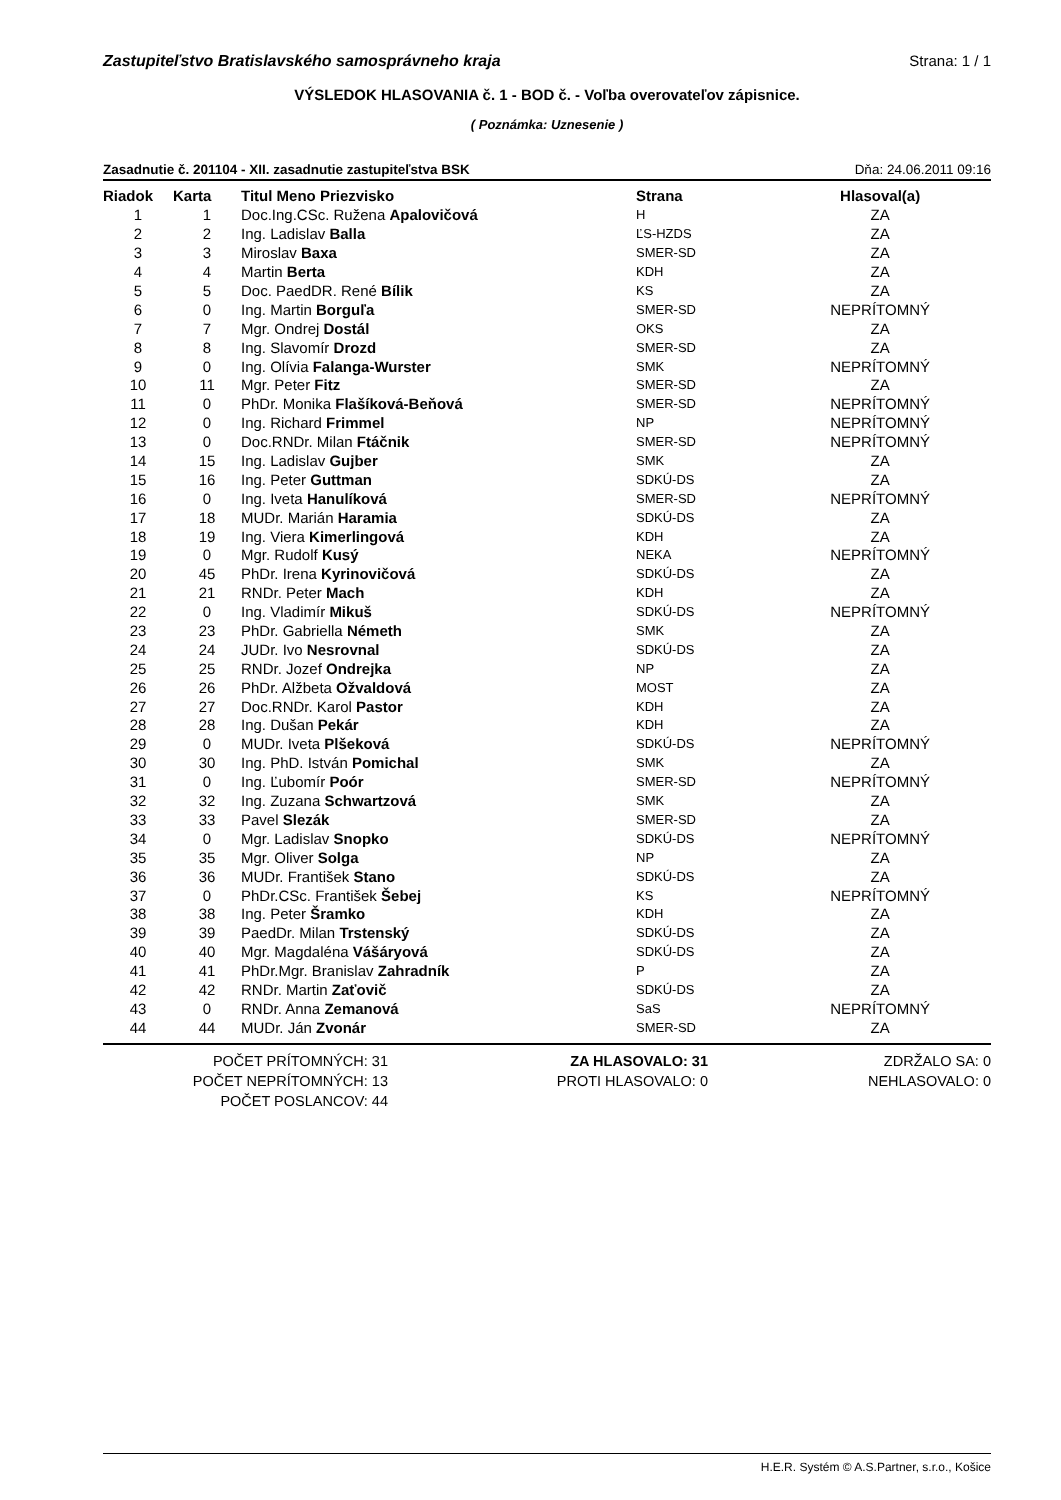Zastupiteľstvo Bratislavského samosprávneho kraja Strana: 1 / 1
VÝSLEDOK HLASOVANIA č. 1 - BOD č. - Voľba overovateľov zápisnice.
( Poznámka: Uznesenie )
Zasadnutie č. 201104 - XII. zasadnutie zastupiteľstva BSK Dňa: 24.06.2011 09:16
| Riadok | Karta | Titul Meno Priezvisko | Strana | Hlasoval(a) |
| --- | --- | --- | --- | --- |
| 1 | 1 | Doc.Ing.CSc. Ružena Apalovičová | H | ZA |
| 2 | 2 | Ing. Ladislav Balla | ĽS-HZDS | ZA |
| 3 | 3 | Miroslav Baxa | SMER-SD | ZA |
| 4 | 4 | Martin Berta | KDH | ZA |
| 5 | 5 | Doc. PaedDR. René Bílik | KS | ZA |
| 6 | 0 | Ing. Martin Borguľa | SMER-SD | NEPRÍTOMNÝ |
| 7 | 7 | Mgr. Ondrej Dostál | OKS | ZA |
| 8 | 8 | Ing. Slavomír Drozd | SMER-SD | ZA |
| 9 | 0 | Ing. Olívia Falanga-Wurster | SMK | NEPRÍTOMNÝ |
| 10 | 11 | Mgr. Peter Fitz | SMER-SD | ZA |
| 11 | 0 | PhDr. Monika Flašíková-Beňová | SMER-SD | NEPRÍTOMNÝ |
| 12 | 0 | Ing. Richard Frimmel | NP | NEPRÍTOMNÝ |
| 13 | 0 | Doc.RNDr. Milan Ftáčnik | SMER-SD | NEPRÍTOMNÝ |
| 14 | 15 | Ing. Ladislav Gujber | SMK | ZA |
| 15 | 16 | Ing. Peter Guttman | SDKÚ-DS | ZA |
| 16 | 0 | Ing. Iveta Hanulíková | SMER-SD | NEPRÍTOMNÝ |
| 17 | 18 | MUDr. Marián Haramia | SDKÚ-DS | ZA |
| 18 | 19 | Ing. Viera Kimerlingová | KDH | ZA |
| 19 | 0 | Mgr. Rudolf Kusý | NEKA | NEPRÍTOMNÝ |
| 20 | 45 | PhDr. Irena Kyrinovičová | SDKÚ-DS | ZA |
| 21 | 21 | RNDr. Peter Mach | KDH | ZA |
| 22 | 0 | Ing. Vladimír Mikuš | SDKÚ-DS | NEPRÍTOMNÝ |
| 23 | 23 | PhDr. Gabriella Németh | SMK | ZA |
| 24 | 24 | JUDr. Ivo Nesrovnal | SDKÚ-DS | ZA |
| 25 | 25 | RNDr. Jozef Ondrejka | NP | ZA |
| 26 | 26 | PhDr. Alžbeta Ožvaldová | MOST | ZA |
| 27 | 27 | Doc.RNDr. Karol Pastor | KDH | ZA |
| 28 | 28 | Ing. Dušan Pekár | KDH | ZA |
| 29 | 0 | MUDr. Iveta Plšeková | SDKÚ-DS | NEPRÍTOMNÝ |
| 30 | 30 | Ing. PhD. István Pomichal | SMK | ZA |
| 31 | 0 | Ing. Ľubomír Poór | SMER-SD | NEPRÍTOMNÝ |
| 32 | 32 | Ing. Zuzana Schwartzová | SMK | ZA |
| 33 | 33 | Pavel Slezák | SMER-SD | ZA |
| 34 | 0 | Mgr. Ladislav Snopko | SDKÚ-DS | NEPRÍTOMNÝ |
| 35 | 35 | Mgr. Oliver Solga | NP | ZA |
| 36 | 36 | MUDr. František Stano | SDKÚ-DS | ZA |
| 37 | 0 | PhDr.CSc. František Šebej | KS | NEPRÍTOMNÝ |
| 38 | 38 | Ing. Peter Šramko | KDH | ZA |
| 39 | 39 | PaedDr. Milan Trstenský | SDKÚ-DS | ZA |
| 40 | 40 | Mgr. Magdaléna Vášáryová | SDKÚ-DS | ZA |
| 41 | 41 | PhDr.Mgr. Branislav Zahradník | P | ZA |
| 42 | 42 | RNDr. Martin Zaťovič | SDKÚ-DS | ZA |
| 43 | 0 | RNDr. Anna Zemanová | SaS | NEPRÍTOMNÝ |
| 44 | 44 | MUDr. Ján Zvonár | SMER-SD | ZA |
POČET PRÍTOMNÝCH: 31
POČET NEPRÍTOMNÝCH: 13
POČET POSLANCOV: 44
ZA HLASOVALO: 31
PROTI HLASOVALO: 0
ZDRŽALO SA: 0
NEHLASOVALO: 0
H.E.R. Systém © A.S.Partner, s.r.o., Košice